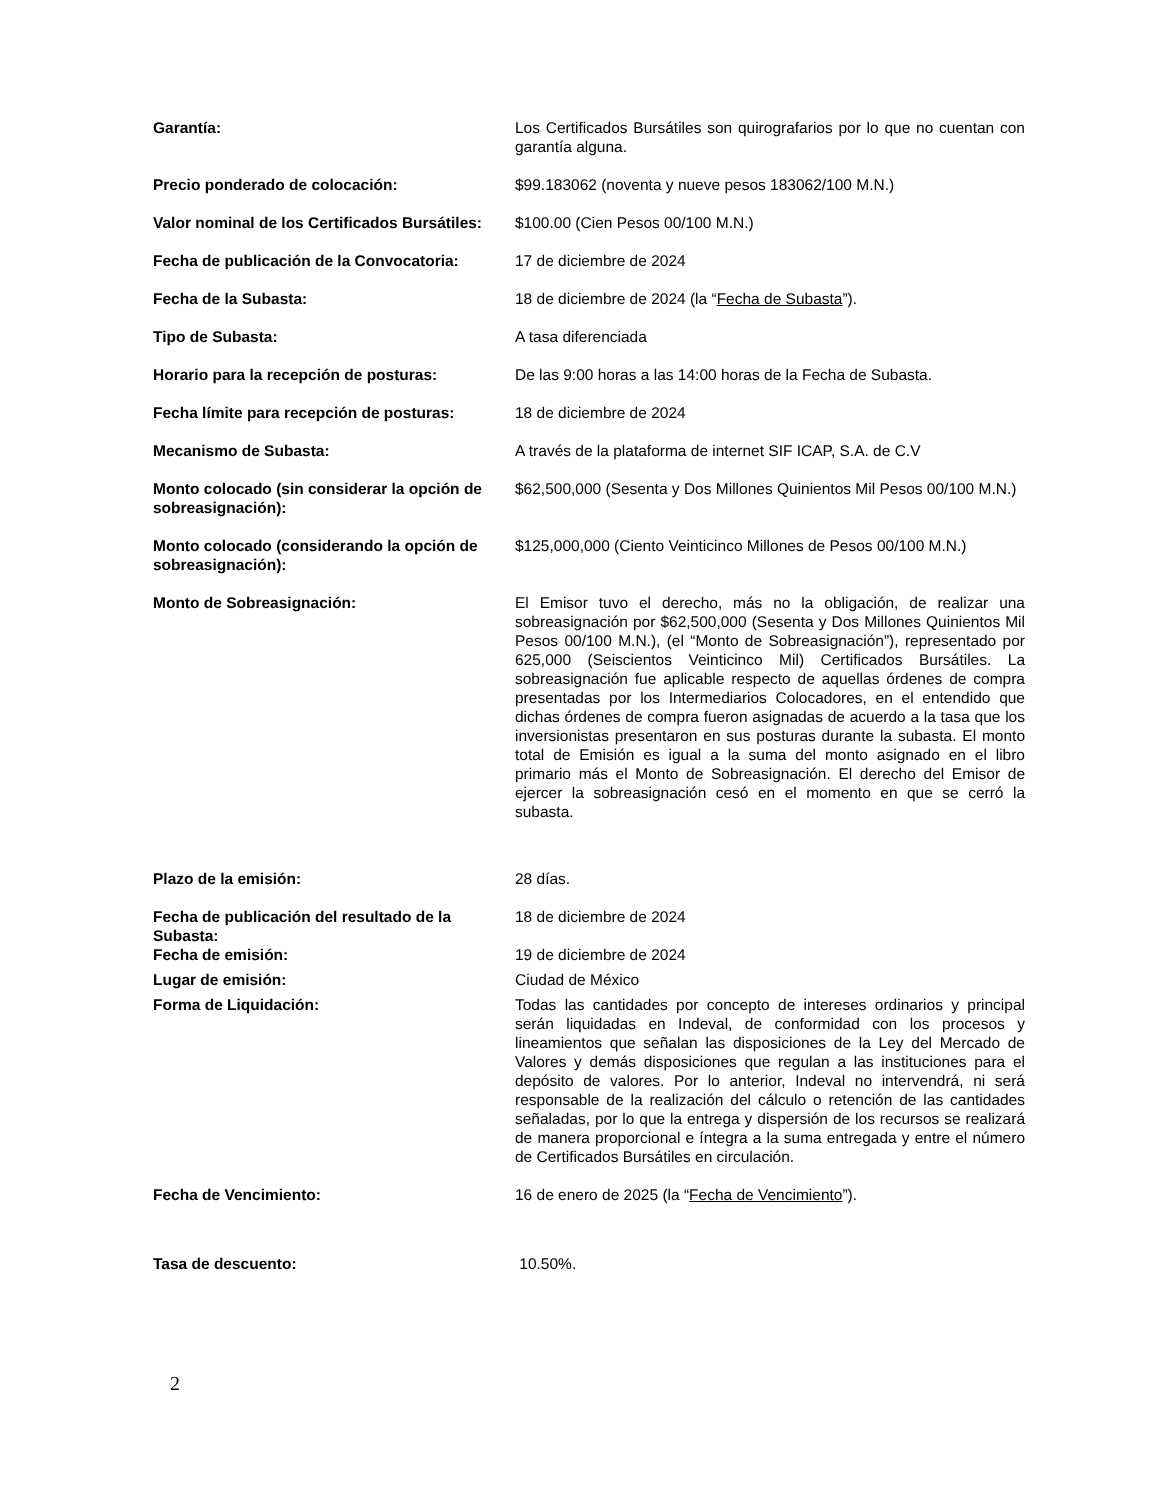| Garantía: | Los Certificados Bursátiles son quirografarios por lo que no cuentan con garantía alguna. |
| Precio ponderado de colocación: | $99.183062 (noventa y nueve pesos 183062/100 M.N.) |
| Valor nominal de los Certificados Bursátiles: | $100.00 (Cien Pesos 00/100 M.N.) |
| Fecha de publicación de la Convocatoria: | 17 de diciembre de 2024 |
| Fecha de la Subasta: | 18 de diciembre de 2024 (la “ Fecha de Subasta ”). |
| Tipo de Subasta: | A tasa diferenciada |
| Horario para la recepción de posturas: | De las 9:00 horas a las 14:00 horas de la Fecha de Subasta. |
| Fecha límite para recepción de posturas: | 18 de diciembre de 2024 |
| Mecanismo de Subasta: | A través de la plataforma de internet SIF ICAP, S.A. de C.V |
| Monto colocado (sin considerar la opción de sobreasignación): | $62,500,000 (Sesenta y Dos Millones Quinientos Mil Pesos 00/100 M.N.) |
| Monto colocado (considerando la opción de sobreasignación): | $125,000,000 (Ciento Veinticinco Millones de Pesos 00/100 M.N.) |
| Monto de Sobreasignación: | El Emisor tuvo el derecho, más no la obligación, de realizar una sobreasignación por $62,500,000 (Sesenta y Dos Millones Quinientos Mil Pesos 00/100 M.N.), (el “Monto de Sobreasignación”), representado por 625,000 (Seiscientos Veinticinco Mil) Certificados Bursátiles. La sobreasignación fue aplicable respecto de aquellas órdenes de compra presentadas por los Intermediarios Colocadores, en el entendido que dichas órdenes de compra fueron asignadas de acuerdo a la tasa que los inversionistas presentaron en sus posturas durante la subasta. El monto total de Emisión es igual a la suma del monto asignado en el libro primario más el Monto de Sobreasignación. El derecho del Emisor de ejercer la sobreasignación cesó en el momento en que se cerró la subasta. |
| Plazo de la emisión: | 28 días. |
| Fecha de publicación del resultado de la Subasta: | 18 de diciembre de 2024 |
| Fecha de emisión: | 19 de diciembre de 2024 |
| Lugar de emisión: | Ciudad de México |
| Forma de Liquidación: | Todas las cantidades por concepto de intereses ordinarios y principal serán liquidadas en Indeval, de conformidad con los procesos y lineamientos que señalan las disposiciones de la Ley del Mercado de Valores y demás disposiciones que regulan a las instituciones para el depósito de valores. Por lo anterior, Indeval no intervendrá, ni será responsable de la realización del cálculo o retención de las cantidades señaladas, por lo que la entrega y dispersión de los recursos se realizará de manera proporcional e íntegra a la suma entregada y entre el número de Certificados Bursátiles en circulación. |
| Fecha de Vencimiento: | 16 de enero de 2025 (la “ Fecha de Vencimiento ”). |
| Tasa de descuento: | 10.50%. |
2